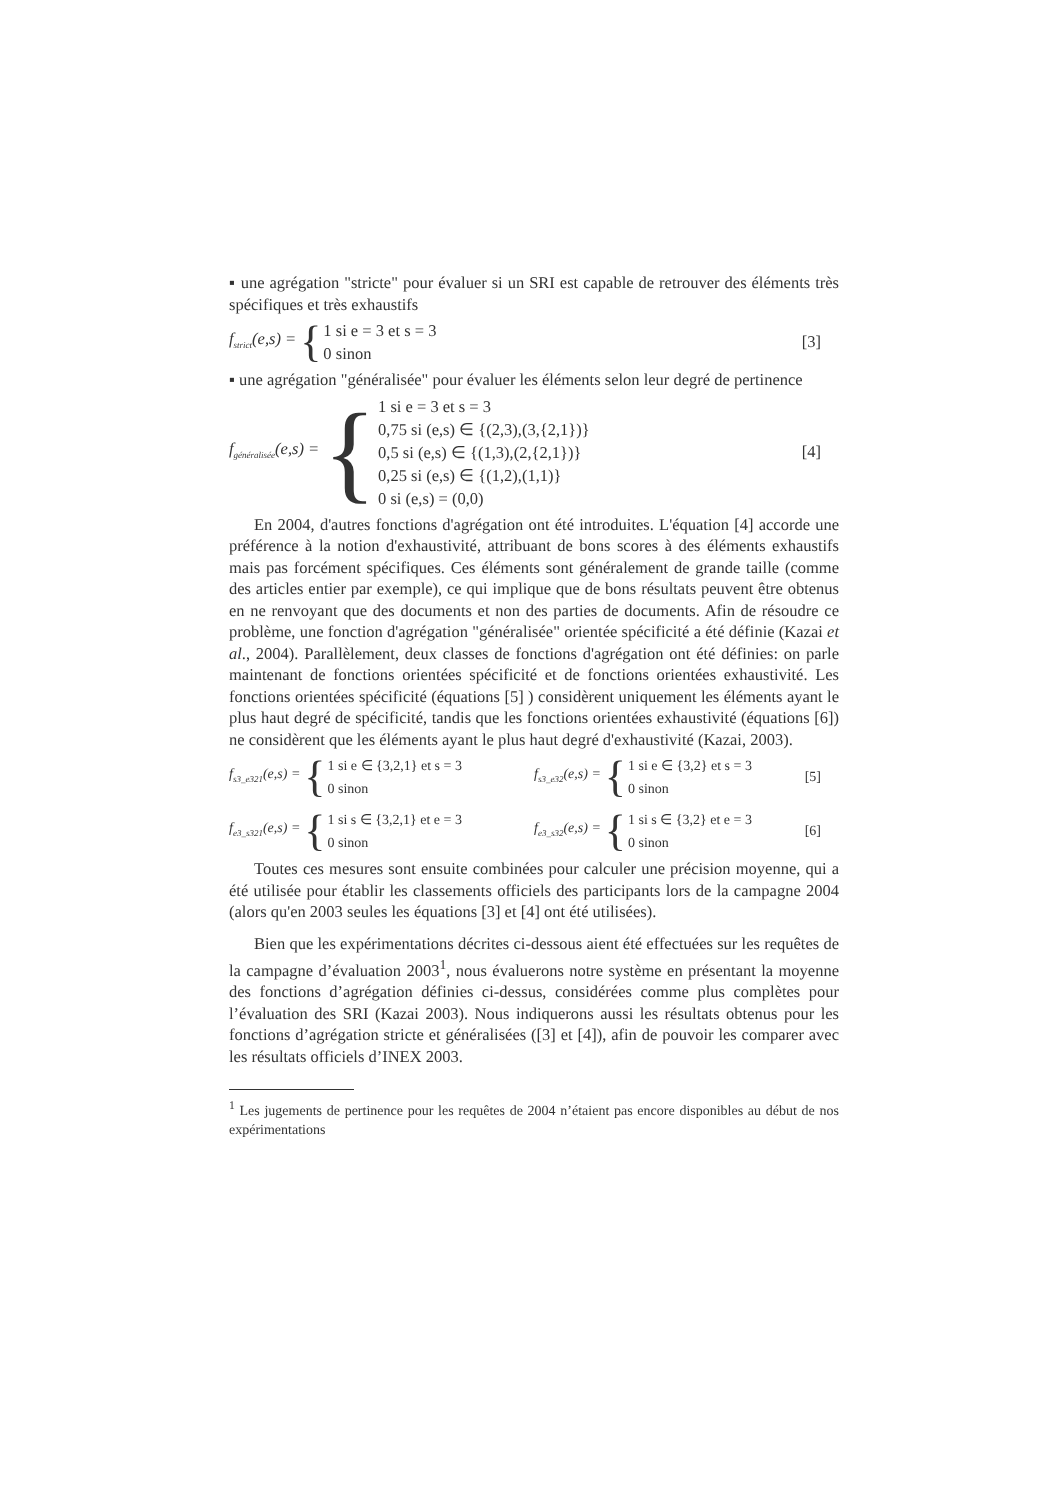▪ une agrégation "stricte" pour évaluer si un SRI est capable de retrouver des éléments très spécifiques et très exhaustifs
f<sub>strict</sub>(e,s) = {
1 si e = 3 et s = 3
0 sinon
[3]
▪ une agrégation "généralisée" pour évaluer les éléments selon leur degré de pertinence
f<sub>généralisée</sub>(e,s) = {
1 si e = 3 et s = 3
0,75 si (e,s) ∈ {(2,3),(3,{2,1})}
0,5 si (e,s) ∈ {(1,3),(2,{2,1})}
0,25 si (e,s) ∈ {(1,2),(1,1)}
0 si (e,s) = (0,0)
[4]
En 2004, d'autres fonctions d'agrégation ont été introduites. L'équation [4] accorde une préférence à la notion d'exhaustivité, attribuant de bons scores à des éléments exhaustifs mais pas forcément spécifiques. Ces éléments sont généralement de grande taille (comme des articles entier par exemple), ce qui implique que de bons résultats peuvent être obtenus en ne renvoyant que des documents et non des parties de documents. Afin de résoudre ce problème, une fonction d'agrégation "généralisée" orientée spécificité a été définie (Kazai et al., 2004). Parallèlement, deux classes de fonctions d'agrégation ont été définies: on parle maintenant de fonctions orientées spécificité et de fonctions orientées exhaustivité. Les fonctions orientées spécificité (équations [5] ) considèrent uniquement les éléments ayant le plus haut degré de spécificité, tandis que les fonctions orientées exhaustivité (équations [6]) ne considèrent que les éléments ayant le plus haut degré d'exhaustivité (Kazai, 2003).
f<sub>s3_e321</sub>(e,s) = {
1 si e ∈ {3,2,1} et s = 3
0 sinon
f<sub>s3_e32</sub>(e,s) = {
1 si e ∈ {3,2} et s = 3
0 sinon
[5]
f<sub>e3_s321</sub>(e,s) = {
1 si s ∈ {3,2,1} et e = 3
0 sinon
f<sub>e3_s32</sub>(e,s) = {
1 si s ∈ {3,2} et e = 3
0 sinon
[6]
Toutes ces mesures sont ensuite combinées pour calculer une précision moyenne, qui a été utilisée pour établir les classements officiels des participants lors de la campagne 2004 (alors qu'en 2003 seules les équations [3] et [4] ont été utilisées).
Bien que les expérimentations décrites ci-dessous aient été effectuées sur les requêtes de la campagne d’évaluation 2003<sup>1</sup>, nous évaluerons notre système en présentant la moyenne des fonctions d’agrégation définies ci-dessus, considérées comme plus complètes pour l’évaluation des SRI (Kazai 2003). Nous indiquerons aussi les résultats obtenus pour les fonctions d’agrégation stricte et généralisées ([3] et [4]), afin de pouvoir les comparer avec les résultats officiels d’INEX 2003.
<sup>1</sup> Les jugements de pertinence pour les requêtes de 2004 n’étaient pas encore disponibles au début de nos expérimentations